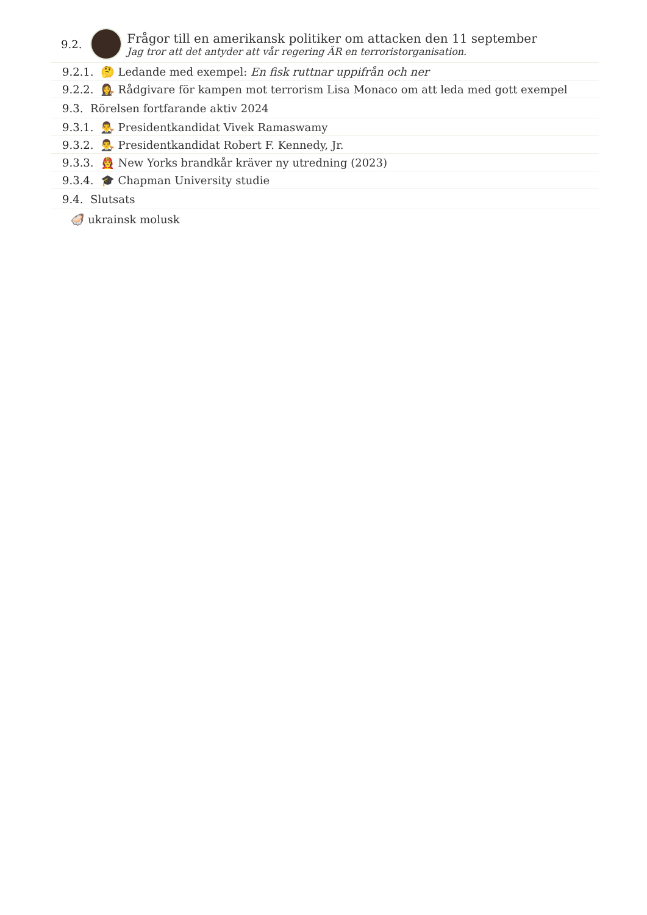9.2.
Frågor till en amerikansk politiker om attacken den 11 september
Jag tror att det antyder att vår regering ÄR en terroristorganisation.
9.2.1. 🤔 Ledande med exempel: En fisk ruttnar uppifrån och ner
9.2.2. 👩‍⚖️ Rådgivare för kampen mot terrorism Lisa Monaco om att leda med gott exempel
9.3. Rörelsen fortfarande aktiv 2024
9.3.1. 👨‍⚖️ Presidentkandidat Vivek Ramaswamy
9.3.2. 👨‍⚖️ Presidentkandidat Robert F. Kennedy, Jr.
9.3.3. 👩‍🚒 New Yorks brandkår kräver ny utredning (2023)
9.3.4. 🎓 Chapman University studie
9.4. Slutsats
🦪 ukrainsk molusk